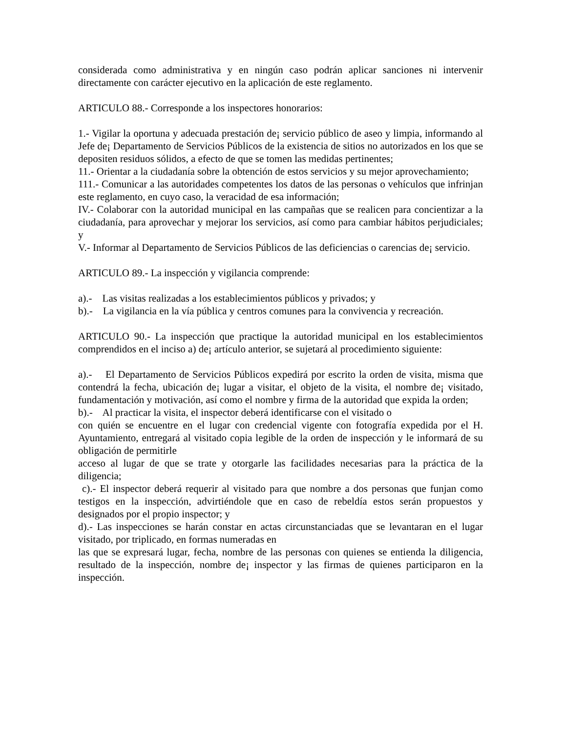considerada como administrativa y en ningún caso podrán aplicar sanciones ni intervenir directamente con carácter ejecutivo en la aplicación de este reglamento.
ARTICULO 88.- Corresponde a los inspectores honorarios:
1.- Vigilar la oportuna y adecuada prestación de¡ servicio público de aseo y limpia, informando al Jefe de¡ Departamento de Servicios Públicos de la existencia de sitios no autorizados en los que se depositen residuos sólidos, a efecto de que se tomen las medidas pertinentes;
11.- Orientar a la ciudadanía sobre la obtención de estos servicios y su mejor aprovechamiento;
111.- Comunicar a las autoridades competentes los datos de las personas o vehículos que infrinjan este reglamento, en cuyo caso, la veracidad de esa información;
IV.- Colaborar con la autoridad municipal en las campañas que se realicen para concientizar a la ciudadanía, para aprovechar y mejorar los servicios, así como para cambiar hábitos perjudiciales; y
V.- Informar al Departamento de Servicios Públicos de las deficiencias o carencias de¡ servicio.
ARTICULO 89.- La inspección y vigilancia comprende:
a).- Las visitas realizadas a los establecimientos públicos y privados; y
b).- La vigilancia en la vía pública y centros comunes para la convivencia y recreación.
ARTICULO 90.- La inspección que practique la autoridad municipal en los establecimientos comprendidos en el inciso a) de¡ artículo anterior, se sujetará al procedimiento siguiente:
a).- El Departamento de Servicios Públicos expedirá por escrito la orden de visita, misma que contendrá la fecha, ubicación de¡ lugar a visitar, el objeto de la visita, el nombre de¡ visitado, fundamentación y motivación, así como el nombre y firma de la autoridad que expida la orden;
b).- Al practicar la visita, el inspector deberá identificarse con el visitado o
con quién se encuentre en el lugar con credencial vigente con fotografía expedida por el H. Ayuntamiento, entregará al visitado copia legible de la orden de inspección y le informará de su obligación de permitirle
acceso al lugar de que se trate y otorgarle las facilidades necesarias para la práctica de la diligencia;
c).- El inspector deberá requerir al visitado para que nombre a dos personas que funjan como testigos en la inspección, advirtiéndole que en caso de rebeldía estos serán propuestos y designados por el propio inspector; y
d).- Las inspecciones se harán constar en actas circunstanciadas que se levantaran en el lugar visitado, por triplicado, en formas numeradas en
las que se expresará lugar, fecha, nombre de las personas con quienes se entienda la diligencia, resultado de la inspección, nombre de¡ inspector y las firmas de quienes participaron en la inspección.